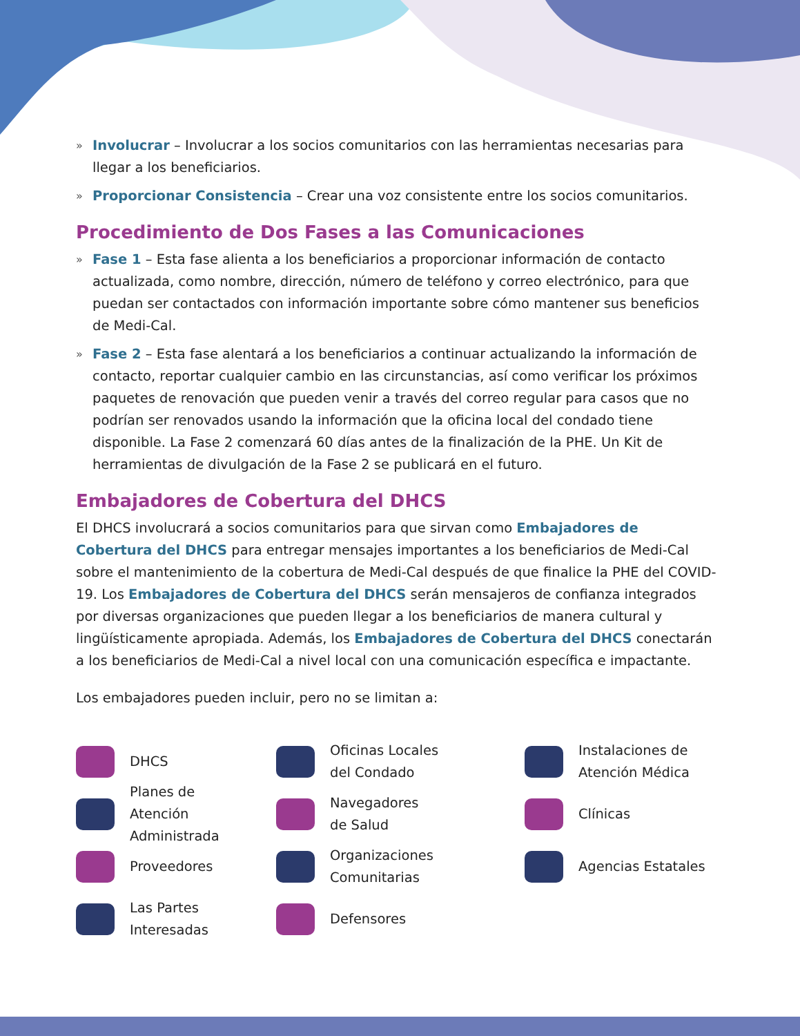» Involucrar – Involucrar a los socios comunitarios con las herramientas necesarias para llegar a los beneficiarios.
» Proporcionar Consistencia – Crear una voz consistente entre los socios comunitarios.
Procedimiento de Dos Fases a las Comunicaciones
» Fase 1 – Esta fase alienta a los beneficiarios a proporcionar información de contacto actualizada, como nombre, dirección, número de teléfono y correo electrónico, para que puedan ser contactados con información importante sobre cómo mantener sus beneficios de Medi-Cal.
» Fase 2 – Esta fase alentará a los beneficiarios a continuar actualizando la información de contacto, reportar cualquier cambio en las circunstancias, así como verificar los próximos paquetes de renovación que pueden venir a través del correo regular para casos que no podrían ser renovados usando la información que la oficina local del condado tiene disponible. La Fase 2 comenzará 60 días antes de la finalización de la PHE. Un Kit de herramientas de divulgación de la Fase 2 se publicará en el futuro.
Embajadores de Cobertura del DHCS
El DHCS involucrará a socios comunitarios para que sirvan como Embajadores de Cobertura del DHCS para entregar mensajes importantes a los beneficiarios de Medi-Cal sobre el mantenimiento de la cobertura de Medi-Cal después de que finalice la PHE del COVID-19. Los Embajadores de Cobertura del DHCS serán mensajeros de confianza integrados por diversas organizaciones que pueden llegar a los beneficiarios de manera cultural y lingüísticamente apropiada. Además, los Embajadores de Cobertura del DHCS conectarán a los beneficiarios de Medi-Cal a nivel local con una comunicación específica e impactante.
Los embajadores pueden incluir, pero no se limitan a:
DHCS
Planes de
Atención
Administrada
Proveedores
Las Partes
Interesadas
Oficinas Locales
del Condado
Navegadores
de Salud
Organizaciones
Comunitarias
Defensores
Instalaciones de
Atención Médica
Clínicas
Agencias Estatales